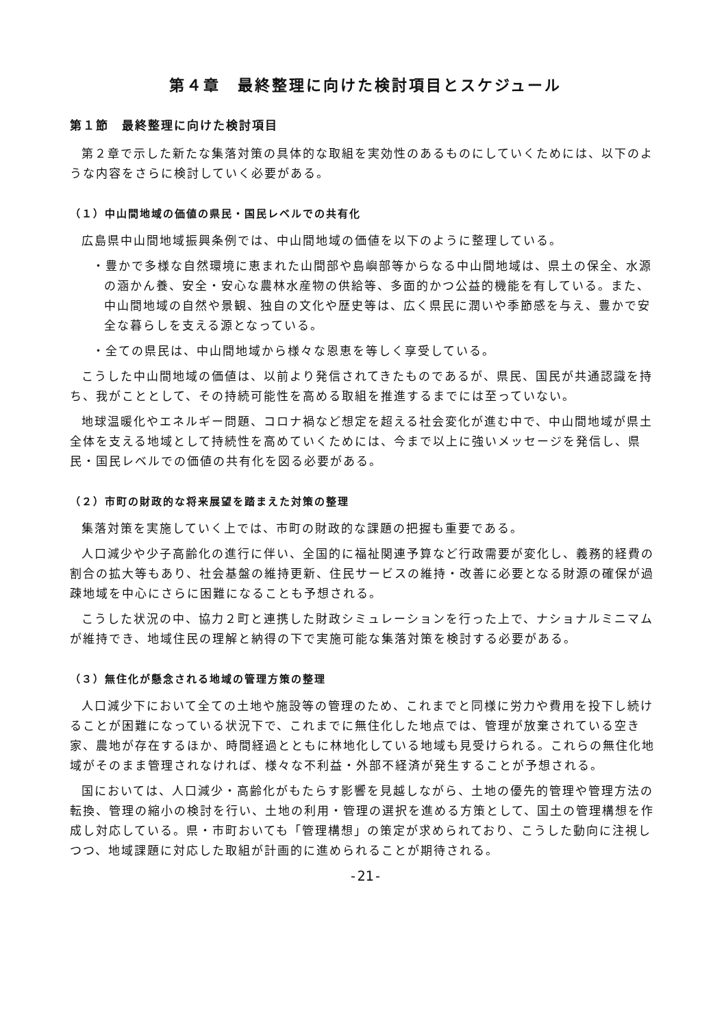第４章　最終整理に向けた検討項目とスケジュール
第１節　最終整理に向けた検討項目
第２章で示した新たな集落対策の具体的な取組を実効性のあるものにしていくためには、以下のような内容をさらに検討していく必要がある。
（１）中山間地域の価値の県民・国民レベルでの共有化
広島県中山間地域振興条例では、中山間地域の価値を以下のように整理している。
・豊かで多様な自然環境に恵まれた山間部や島嶼部等からなる中山間地域は、県土の保全、水源の涵かん養、安全・安心な農林水産物の供給等、多面的かつ公益的機能を有している。また、中山間地域の自然や景観、独自の文化や歴史等は、広く県民に潤いや季節感を与え、豊かで安全な暮らしを支える源となっている。
・全ての県民は、中山間地域から様々な恩恵を等しく享受している。
こうした中山間地域の価値は、以前より発信されてきたものであるが、県民、国民が共通認識を持ち、我がこととして、その持続可能性を高める取組を推進するまでには至っていない。
地球温暖化やエネルギー問題、コロナ禍など想定を超える社会変化が進む中で、中山間地域が県土全体を支える地域として持続性を高めていくためには、今まで以上に強いメッセージを発信し、県民・国民レベルでの価値の共有化を図る必要がある。
（２）市町の財政的な将来展望を踏まえた対策の整理
集落対策を実施していく上では、市町の財政的な課題の把握も重要である。
人口減少や少子高齢化の進行に伴い、全国的に福祉関連予算など行政需要が変化し、義務的経費の割合の拡大等もあり、社会基盤の維持更新、住民サービスの維持・改善に必要となる財源の確保が過疎地域を中心にさらに困難になることも予想される。
こうした状況の中、協力２町と連携した財政シミュレーションを行った上で、ナショナルミニマムが維持でき、地域住民の理解と納得の下で実施可能な集落対策を検討する必要がある。
（３）無住化が懸念される地域の管理方策の整理
人口減少下において全ての土地や施設等の管理のため、これまでと同様に労力や費用を投下し続けることが困難になっている状況下で、これまでに無住化した地点では、管理が放棄されている空き家、農地が存在するほか、時間経過とともに林地化している地域も見受けられる。これらの無住化地域がそのまま管理されなければ、様々な不利益・外部不経済が発生することが予想される。
国においては、人口減少・高齢化がもたらす影響を見越しながら、土地の優先的管理や管理方法の転換、管理の縮小の検討を行い、土地の利用・管理の選択を進める方策として、国土の管理構想を作成し対応している。県・市町おいても「管理構想」の策定が求められており、こうした動向に注視しつつ、地域課題に対応した取組が計画的に進められることが期待される。
-21-